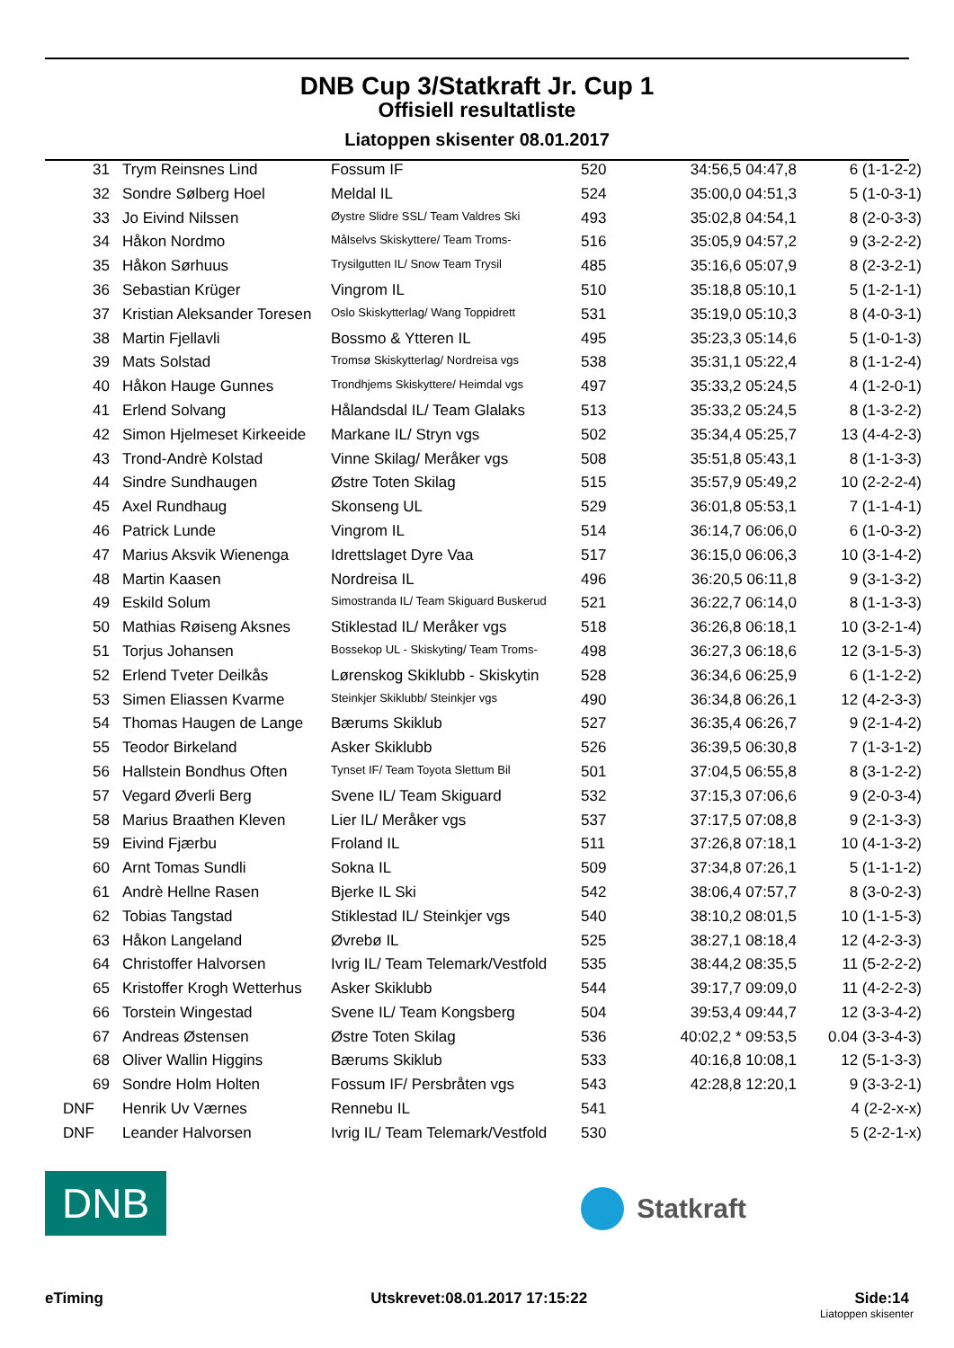DNB Cup 3/Statkraft Jr. Cup 1
Offisiell resultatliste
Liatoppen skisenter 08.01.2017
| 31 | | Trym Reinsnes Lind | Fossum IF | 520 | 34:56,5 04:47,8 | 6 (1-1-2-2) |
| 32 | | Sondre Sølberg Hoel | Meldal IL | 524 | 35:00,0 04:51,3 | 5 (1-0-3-1) |
| 33 | | Jo Eivind Nilssen | Øystre Slidre SSL/ Team Valdres Ski | 493 | 35:02,8 04:54,1 | 8 (2-0-3-3) |
| 34 | | Håkon Nordmo | Målselvs Skiskyttere/ Team Troms- | 516 | 35:05,9 04:57,2 | 9 (3-2-2-2) |
| 35 | | Håkon Sørhuus | Trysilgutten IL/ Snow Team Trysil | 485 | 35:16,6 05:07,9 | 8 (2-3-2-1) |
| 36 | | Sebastian Krüger | Vingrom IL | 510 | 35:18,8 05:10,1 | 5 (1-2-1-1) |
| 37 | | Kristian Aleksander Toresen | Oslo Skiskytterlag/ Wang Toppidrett | 531 | 35:19,0 05:10,3 | 8 (4-0-3-1) |
| 38 | | Martin Fjellavli | Bossmo & Ytteren IL | 495 | 35:23,3 05:14,6 | 5 (1-0-1-3) |
| 39 | | Mats Solstad | Tromsø Skiskytterlag/ Nordreisa vgs | 538 | 35:31,1 05:22,4 | 8 (1-1-2-4) |
| 40 | | Håkon Hauge Gunnes | Trondhjems Skiskyttere/ Heimdal vgs | 497 | 35:33,2 05:24,5 | 4 (1-2-0-1) |
| 41 | | Erlend Solvang | Hålandsdal IL/ Team Glalaks | 513 | 35:33,2 05:24,5 | 8 (1-3-2-2) |
| 42 | | Simon Hjelmeset Kirkeeide | Markane IL/ Stryn vgs | 502 | 35:34,4 05:25,7 | 13 (4-4-2-3) |
| 43 | | Trond-Andrè Kolstad | Vinne Skilag/ Meråker vgs | 508 | 35:51,8 05:43,1 | 8 (1-1-3-3) |
| 44 | | Sindre Sundhaugen | Østre Toten Skilag | 515 | 35:57,9 05:49,2 | 10 (2-2-2-4) |
| 45 | | Axel Rundhaug | Skonseng UL | 529 | 36:01,8 05:53,1 | 7 (1-1-4-1) |
| 46 | | Patrick Lunde | Vingrom IL | 514 | 36:14,7 06:06,0 | 6 (1-0-3-2) |
| 47 | | Marius Aksvik Wienenga | Idrettslaget Dyre Vaa | 517 | 36:15,0 06:06,3 | 10 (3-1-4-2) |
| 48 | | Martin Kaasen | Nordreisa IL | 496 | 36:20,5 06:11,8 | 9 (3-1-3-2) |
| 49 | | Eskild Solum | Simostranda IL/ Team Skiguard Buskerud | 521 | 36:22,7 06:14,0 | 8 (1-1-3-3) |
| 50 | | Mathias Røiseng Aksnes | Stiklestad IL/ Meråker vgs | 518 | 36:26,8 06:18,1 | 10 (3-2-1-4) |
| 51 | | Torjus Johansen | Bossekop UL - Skiskyting/ Team Troms- | 498 | 36:27,3 06:18,6 | 12 (3-1-5-3) |
| 52 | | Erlend Tveter Deilkås | Lørenskog Skiklubb - Skiskytin | 528 | 36:34,6 06:25,9 | 6 (1-1-2-2) |
| 53 | | Simen Eliassen Kvarme | Steinkjer Skiklubb/ Steinkjer vgs | 490 | 36:34,8 06:26,1 | 12 (4-2-3-3) |
| 54 | | Thomas Haugen de Lange | Bærums Skiklub | 527 | 36:35,4 06:26,7 | 9 (2-1-4-2) |
| 55 | | Teodor Birkeland | Asker Skiklubb | 526 | 36:39,5 06:30,8 | 7 (1-3-1-2) |
| 56 | | Hallstein Bondhus Often | Tynset IF/ Team Toyota Slettum Bil | 501 | 37:04,5 06:55,8 | 8 (3-1-2-2) |
| 57 | | Vegard Øverli Berg | Svene IL/ Team Skiguard | 532 | 37:15,3 07:06,6 | 9 (2-0-3-4) |
| 58 | | Marius Braathen Kleven | Lier IL/ Meråker vgs | 537 | 37:17,5 07:08,8 | 9 (2-1-3-3) |
| 59 | | Eivind Fjærbu | Froland IL | 511 | 37:26,8 07:18,1 | 10 (4-1-3-2) |
| 60 | | Arnt Tomas Sundli | Sokna IL | 509 | 37:34,8 07:26,1 | 5 (1-1-1-2) |
| 61 | | Andrè Hellne Rasen | Bjerke IL Ski | 542 | 38:06,4 07:57,7 | 8 (3-0-2-3) |
| 62 | | Tobias Tangstad | Stiklestad IL/ Steinkjer vgs | 540 | 38:10,2 08:01,5 | 10 (1-1-5-3) |
| 63 | | Håkon Langeland | Øvrebø IL | 525 | 38:27,1 08:18,4 | 12 (4-2-3-3) |
| 64 | | Christoffer Halvorsen | Ivrig IL/ Team Telemark/Vestfold | 535 | 38:44,2 08:35,5 | 11 (5-2-2-2) |
| 65 | | Kristoffer Krogh Wetterhus | Asker Skiklubb | 544 | 39:17,7 09:09,0 | 11 (4-2-2-3) |
| 66 | | Torstein Wingestad | Svene IL/ Team Kongsberg | 504 | 39:53,4 09:44,7 | 12 (3-3-4-2) |
| 67 | | Andreas Østensen | Østre Toten Skilag | 536 | 40:02,2 * 09:53,5 | 0.04 (3-3-4-3) |
| 68 | | Oliver Wallin Higgins | Bærums Skiklub | 533 | 40:16,8 10:08,1 | 12 (5-1-3-3) |
| 69 | | Sondre Holm Holten | Fossum IF/ Persbråten vgs | 543 | 42:28,8 12:20,1 | 9 (3-3-2-1) |
| DNF | | Henrik Uv Værnes | Rennebu IL | 541 | | 4 (2-2-x-x) |
| DNF | | Leander Halvorsen | Ivrig IL/ Team Telemark/Vestfold | 530 | | 5 (2-2-1-x) |
DNB
Statkraft
eTiming Utskrevet:08.01.2017 17:15:22 Side:14
Liatoppen skisenter